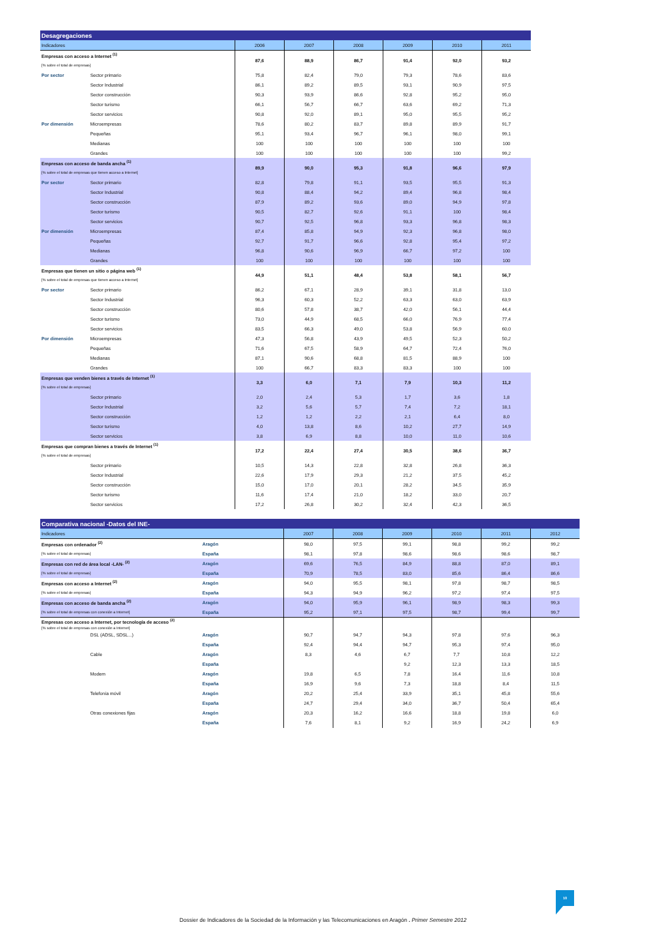| Desagregaciones | | | | | | | |
| --- | --- | --- | --- | --- | --- | --- | --- |
| Indicadores | | 2006 | 2007 | 2008 | 2009 | 2010 | 2011 |
| Empresas con acceso a Internet <sup>(1)</sup> | | 87,6 | 88,9 | 86,7 | 91,4 | 92,0 | 93,2 |
| [% sobre el total de empresas] | | | | | | | |
| Por sector | Sector primario | 75,8 | 82,4 | 79,0 | 79,3 | 78,6 | 83,6 |
| | Sector Industrial | 86,1 | 89,2 | 89,5 | 93,1 | 90,9 | 97,5 |
| | Sector construcción | 90,3 | 93,9 | 86,6 | 92,8 | 95,2 | 95,0 |
| | Sector turismo | 66,1 | 56,7 | 66,7 | 63,6 | 69,2 | 71,3 |
| | Sector servicios | 90,8 | 92,0 | 89,1 | 95,0 | 95,5 | 95,2 |
| Por dimensión | Microempresas | 78,6 | 80,2 | 83,7 | 89,8 | 89,9 | 91,7 |
| | Pequeñas | 95,1 | 93,4 | 96,7 | 96,1 | 98,0 | 99,1 |
| | Medianas | 100 | 100 | 100 | 100 | 100 | 100 |
| | Grandes | 100 | 100 | 100 | 100 | 100 | 99,2 |
| Empresas con acceso de banda ancha <sup>(1)</sup> | | 89,9 | 90,0 | 95,3 | 91,8 | 96,6 | 97,9 |
| [% sobre el total de empresas que tienen acceso a Internet] | | | | | | | |
| Por sector | Sector primario | 82,8 | 79,8 | 91,1 | 93,5 | 95,5 | 91,3 |
| | Sector Industrial | 90,8 | 88,4 | 94,2 | 89,4 | 96,8 | 98,4 |
| | Sector construcción | 87,9 | 89,2 | 93,6 | 89,0 | 94,9 | 97,8 |
| | Sector turismo | 90,5 | 82,7 | 92,6 | 91,1 | 100 | 98,4 |
| | Sector servicios | 90,7 | 92,5 | 96,8 | 93,3 | 96,8 | 98,3 |
| Por dimensión | Microempresas | 87,4 | 85,8 | 94,9 | 92,3 | 96,8 | 98,0 |
| | Pequeñas | 92,7 | 91,7 | 96,6 | 92,8 | 95,4 | 97,2 |
| | Medianas | 96,8 | 90,6 | 96,9 | 66,7 | 97,2 | 100 |
| | Grandes | 100 | 100 | 100 | 100 | 100 | 100 |
| Empresas que tienen un sitio o página web <sup>(1)</sup> | | 44,9 | 51,1 | 48,4 | 53,8 | 58,1 | 56,7 |
| [% sobre el total de empresas que tienen acceso a Internet] | | | | | | | |
| Por sector | Sector primario | 86,2 | 67,1 | 28,9 | 39,1 | 31,8 | 13,0 |
| | Sector Industrial | 96,3 | 60,3 | 52,2 | 63,3 | 63,0 | 63,9 |
| | Sector construcción | 80,6 | 57,8 | 38,7 | 42,0 | 56,1 | 44,4 |
| | Sector turismo | 73,0 | 44,9 | 68,5 | 66,0 | 76,9 | 77,4 |
| | Sector servicios | 83,5 | 66,3 | 49,0 | 53,8 | 56,9 | 60,0 |
| Por dimensión | Microempresas | 47,3 | 56,8 | 43,9 | 49,5 | 52,3 | 50,2 |
| | Pequeñas | 71,6 | 67,5 | 58,9 | 64,7 | 72,4 | 76,0 |
| | Medianas | 87,1 | 90,6 | 68,8 | 81,5 | 88,9 | 100 |
| | Grandes | 100 | 66,7 | 83,3 | 83,3 | 100 | 100 |
| Empresas que venden bienes a través de Internet <sup>(1)</sup> | | 3,3 | 6,0 | 7,1 | 7,9 | 10,3 | 11,2 |
| [% sobre el total de empresas] | | | | | | | |
| | Sector primario | 2,0 | 2,4 | 5,3 | 1,7 | 3,6 | 1,8 |
| | Sector Industrial | 3,2 | 5,6 | 5,7 | 7,4 | 7,2 | 18,1 |
| | Sector construcción | 1,2 | 1,2 | 2,2 | 2,1 | 6,4 | 8,0 |
| | Sector turismo | 4,0 | 13,8 | 8,6 | 10,2 | 27,7 | 14,9 |
| | Sector servicios | 3,8 | 6,9 | 8,8 | 10,0 | 11,0 | 10,6 |
| Empresas que compran bienes a través de Internet <sup>(1)</sup> | | 17,2 | 22,4 | 27,4 | 30,5 | 38,6 | 36,7 |
| [% sobre el total de empresas] | | | | | | | |
| | Sector primario | 10,5 | 14,3 | 22,8 | 32,8 | 26,8 | 36,3 |
| | Sector Industrial | 22,6 | 17,9 | 29,3 | 21,2 | 37,5 | 45,2 |
| | Sector construcción | 15,0 | 17,0 | 20,1 | 28,2 | 34,5 | 35,9 |
| | Sector turismo | 11,6 | 17,4 | 21,0 | 18,2 | 33,0 | 20,7 |
| | Sector servicios | 17,2 | 26,8 | 30,2 | 32,4 | 42,3 | 36,5 |
| Comparativa nacional -Datos del INE- | | | | | | | | |
| --- | --- | --- | --- | --- | --- | --- | --- | --- |
| Indicadores | | | 2007 | 2008 | 2009 | 2010 | 2011 | 2012 |
| Empresas con ordenador <sup>(2)</sup> | | Aragón | 98,0 | 97,5 | 99,1 | 98,8 | 99,2 | 99,2 |
| [% sobre el total de empresas] | | España | 98,1 | 97,8 | 98,6 | 98,6 | 98,6 | 98,7 |
| Empresas con red de área local -LAN- <sup>(2)</sup> | | Aragón | 69,6 | 76,5 | 84,9 | 88,8 | 87,0 | 89,1 |
| [% sobre el total de empresas] | | España | 70,9 | 78,5 | 83,0 | 85,6 | 86,4 | 86,6 |
| Empresas con acceso a Internet <sup>(2)</sup> | | Aragón | 94,0 | 95,5 | 98,1 | 97,8 | 98,7 | 98,5 |
| [% sobre el total de empresas] | | España | 94,3 | 94,9 | 96,2 | 97,2 | 97,4 | 97,5 |
| Empresas con acceso de banda ancha <sup>(2)</sup> | | Aragón | 94,0 | 95,9 | 96,1 | 98,9 | 98,3 | 99,3 |
| [% sobre el total de empresas con conexión a Internet] | | España | 95,2 | 97,1 | 97,5 | 98,7 | 99,4 | 99,7 |
| Empresas con acceso a Internet, por tecnología de acceso <sup>(2)</sup> [% sobre el total de empresas con conexión a Internet] | | | | | | | | |
| | DSL (ADSL, SDSL...) | Aragón | 90,7 | 94,7 | 94,3 | 97,8 | 97,6 | 96,3 |
| | | España | 92,4 | 94,4 | 94,7 | 95,3 | 97,4 | 95,0 |
| | Cable | Aragón | 8,3 | 4,6 | 6,7 | 7,7 | 10,8 | 12,2 |
| | | España | | | 9,2 | 12,3 | 13,3 | 18,5 |
| | Modem | Aragón | 19,8 | 6,5 | 7,8 | 16,4 | 11,6 | 10,8 |
| | | España | 16,9 | 9,6 | 7,3 | 18,8 | 8,4 | 11,5 |
| | Telefonía móvil | Aragón | 20,2 | 25,4 | 33,9 | 35,1 | 45,8 | 55,6 |
| | | España | 24,7 | 29,4 | 34,0 | 36,7 | 50,4 | 65,4 |
| | Otras conexiones fijas | Aragón | 20,3 | 16,2 | 16,6 | 18,8 | 19,8 | 6,0 |
| | | España | 7,6 | 8,1 | 9,2 | 16,9 | 24,2 | 6,9 |
10
Dossier de Indicadores de la Sociedad de la Información y las Telecomunicaciones en Aragón . Primer Semestre 2012